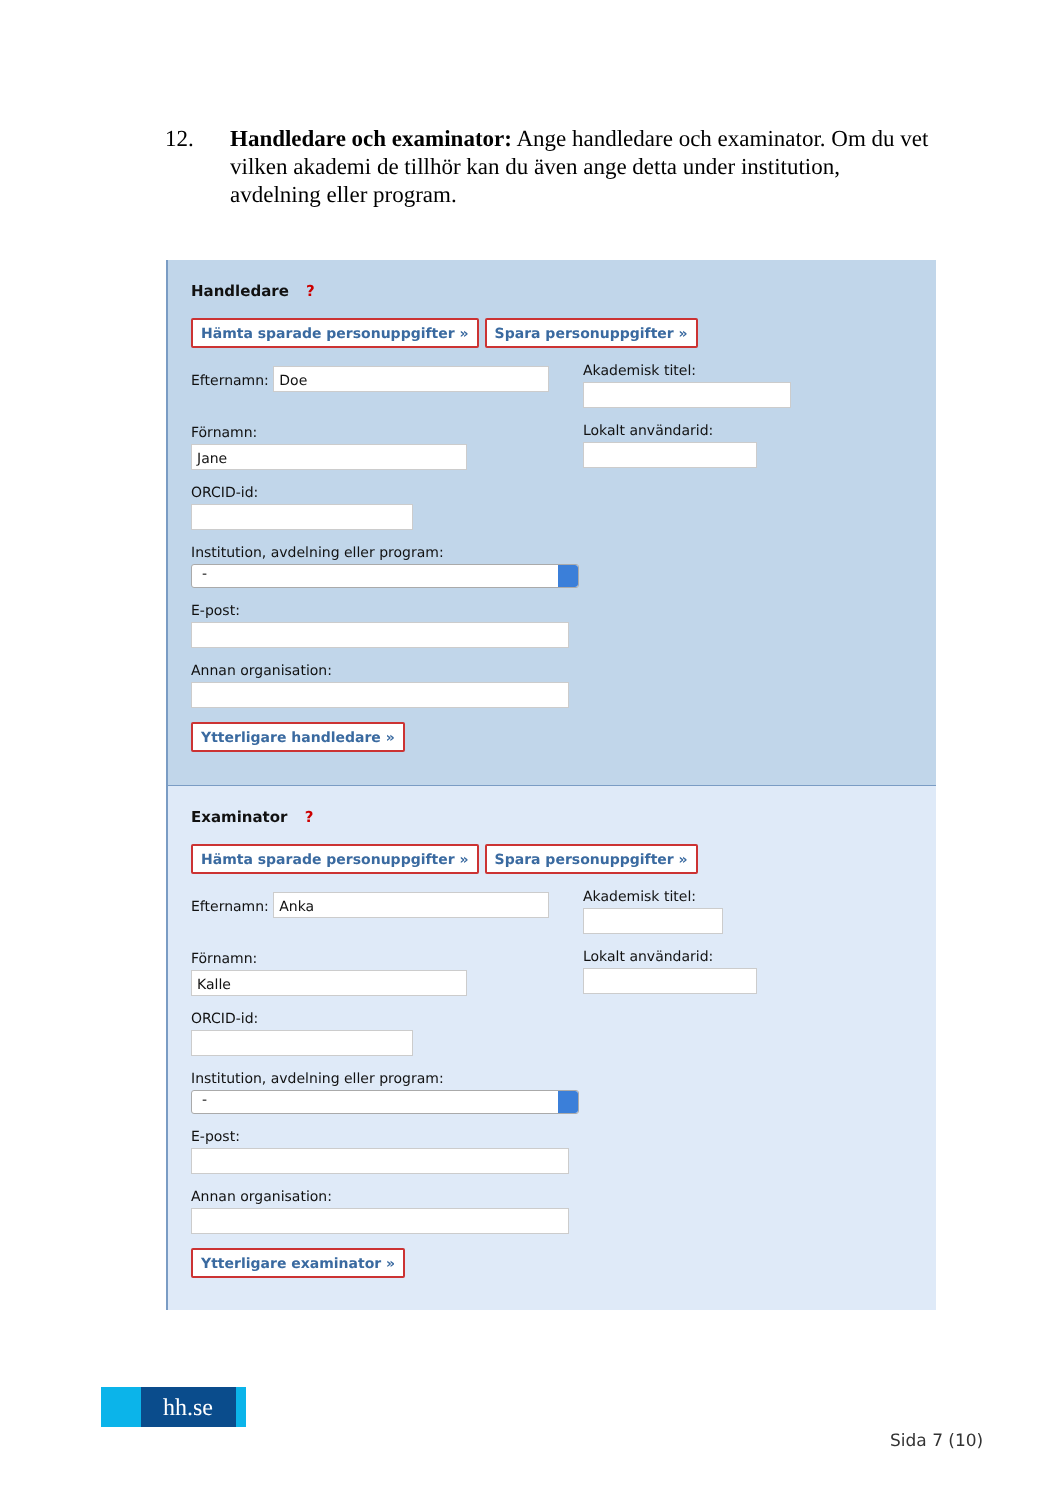12. Handledare och examinator: Ange handledare och examinator. Om du vet vilken akademi de tillhör kan du även ange detta under institution, avdelning eller program.
Handledare ?
Hämta sparade personuppgifter » Spara personuppgifter »
Efternamn: Doe
Förnamn:
Jane
Akademisk titel:
Lokalt användarid:
ORCID-id:
Institution, avdelning eller program:
-
E-post:
Annan organisation:
Ytterligare handledare »
Examinator ?
Hämta sparade personuppgifter » Spara personuppgifter »
Efternamn: Anka
Förnamn:
Kalle
Akademisk titel:
Lokalt användarid:
ORCID-id:
Institution, avdelning eller program:
-
E-post:
Annan organisation:
Ytterligare examinator »
hh.se
Sida 7 (10)